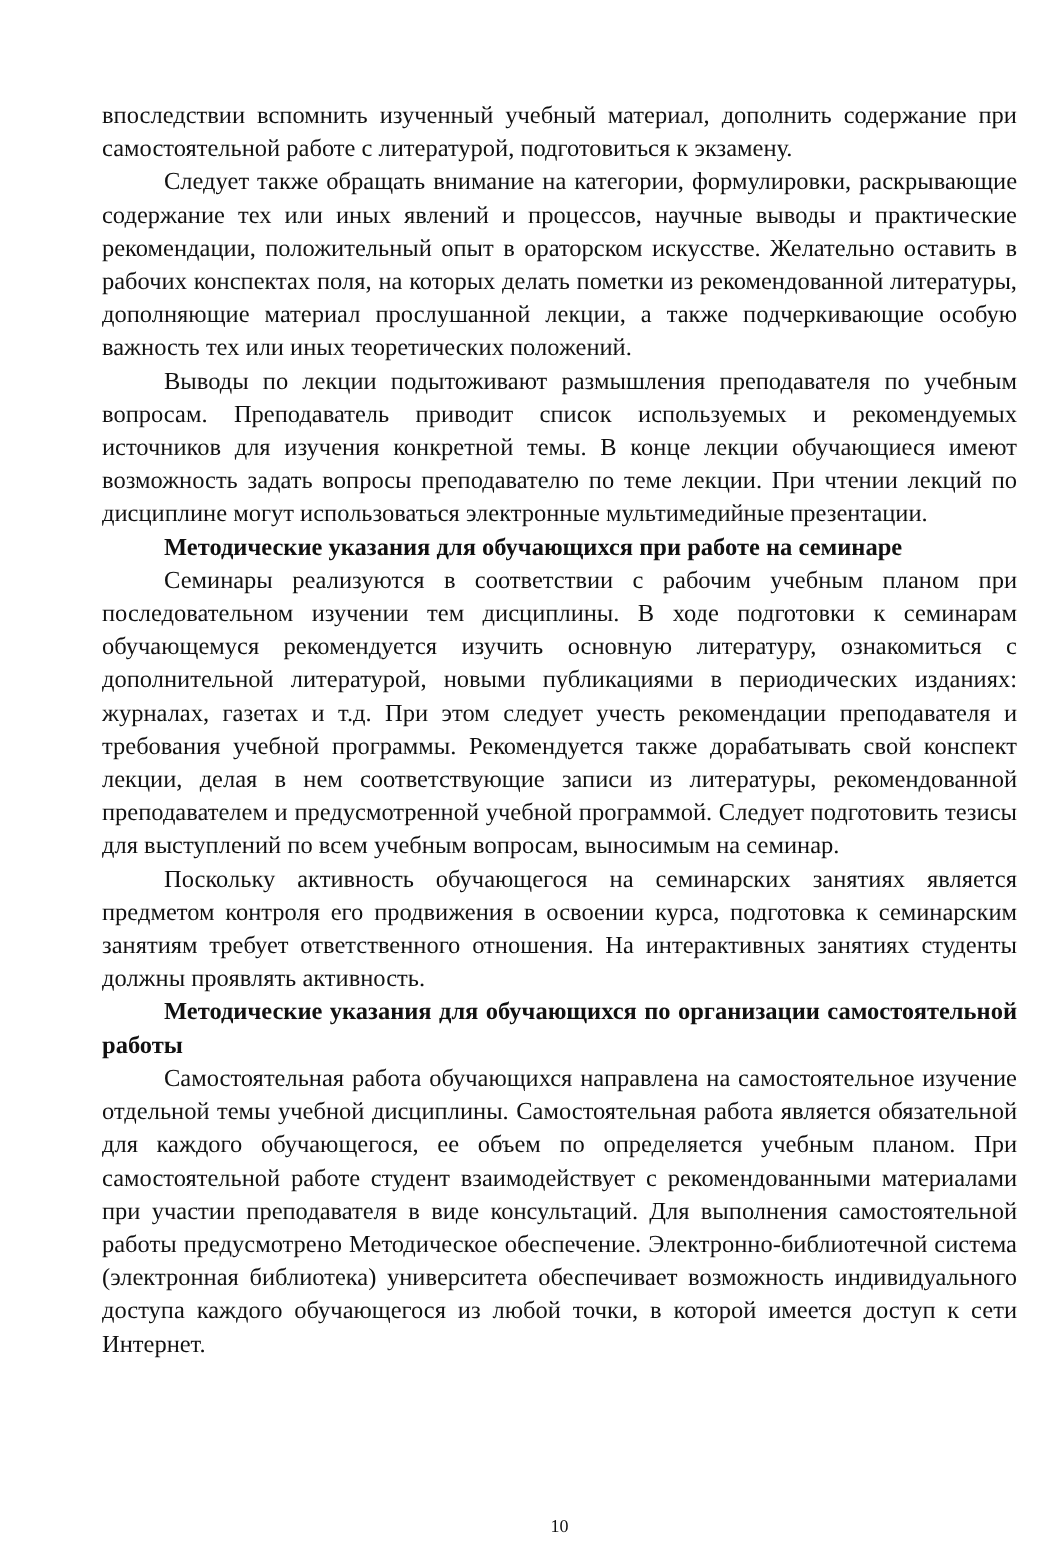впоследствии вспомнить изученный учебный материал, дополнить содержание при самостоятельной работе с литературой, подготовиться к экзамену.
Следует также обращать внимание на категории, формулировки, раскрывающие содержание тех или иных явлений и процессов, научные выводы и практические рекомендации, положительный опыт в ораторском искусстве. Желательно оставить в рабочих конспектах поля, на которых делать пометки из рекомендованной литературы, дополняющие материал прослушанной лекции, а также подчеркивающие особую важность тех или иных теоретических положений.
Выводы по лекции подытоживают размышления преподавателя по учебным вопросам. Преподаватель приводит список используемых и рекомендуемых источников для изучения конкретной темы. В конце лекции обучающиеся имеют возможность задать вопросы преподавателю по теме лекции. При чтении лекций по дисциплине могут использоваться электронные мультимедийные презентации.
Методические указания для обучающихся при работе на семинаре
Семинары реализуются в соответствии с рабочим учебным планом при последовательном изучении тем дисциплины. В ходе подготовки к семинарам обучающемуся рекомендуется изучить основную литературу, ознакомиться с дополнительной литературой, новыми публикациями в периодических изданиях: журналах, газетах и т.д. При этом следует учесть рекомендации преподавателя и требования учебной программы. Рекомендуется также дорабатывать свой конспект лекции, делая в нем соответствующие записи из литературы, рекомендованной преподавателем и предусмотренной учебной программой. Следует подготовить тезисы для выступлений по всем учебным вопросам, выносимым на семинар.
Поскольку активность обучающегося на семинарских занятиях является предметом контроля его продвижения в освоении курса, подготовка к семинарским занятиям требует ответственного отношения. На интерактивных занятиях студенты должны проявлять активность.
Методические указания для обучающихся по организации самостоятельной работы
Самостоятельная работа обучающихся направлена на самостоятельное изучение отдельной темы учебной дисциплины. Самостоятельная работа является обязательной для каждого обучающегося, ее объем по определяется учебным планом. При самостоятельной работе студент взаимодействует с рекомендованными материалами при участии преподавателя в виде консультаций. Для выполнения самостоятельной работы предусмотрено Методическое обеспечение. Электронно-библиотечной система (электронная библиотека) университета обеспечивает возможность индивидуального доступа каждого обучающегося из любой точки, в которой имеется доступ к сети Интернет.
10